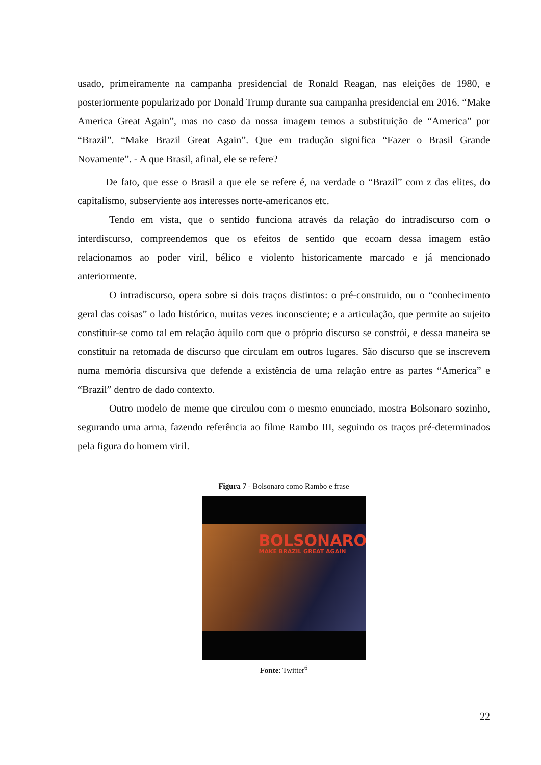usado, primeiramente na campanha presidencial de Ronald Reagan, nas eleições de 1980, e posteriormente popularizado por Donald Trump durante sua campanha presidencial em 2016. “Make America Great Again”, mas no caso da nossa imagem temos a substituição de “America” por “Brazil”. “Make Brazil Great Again”. Que em tradução significa “Fazer o Brasil Grande Novamente”. - A que Brasil, afinal, ele se refere?
De fato, que esse o Brasil a que ele se refere é, na verdade o “Brazil” com z das elites, do capitalismo, subserviente aos interesses norte-americanos etc.
Tendo em vista, que o sentido funciona através da relação do intradiscurso com o interdiscurso, compreendemos que os efeitos de sentido que ecoam dessa imagem estão relacionamos ao poder viril, bélico e violento historicamente marcado e já mencionado anteriormente.
O intradiscurso, opera sobre si dois traços distintos: o pré-construido, ou o “conhecimento geral das coisas” o lado histórico, muitas vezes inconsciente; e a articulação, que permite ao sujeito constituir-se como tal em relação àquilo com que o próprio discurso se constrói, e dessa maneira se constituir na retomada de discurso que circulam em outros lugares. São discurso que se inscrevem numa memória discursiva que defende a existência de uma relação entre as partes “America” e “Brazil” dentro de dado contexto.
Outro modelo de meme que circulou com o mesmo enunciado, mostra Bolsonaro sozinho, segurando uma arma, fazendo referência ao filme Rambo III, seguindo os traços pré-determinados pela figura do homem viril.
Figura 7 - Bolsonaro como Rambo e frase
BOLSONARO
MAKE BRAZIL GREAT AGAIN
Fonte: Twitter<sup>6</sup>
22